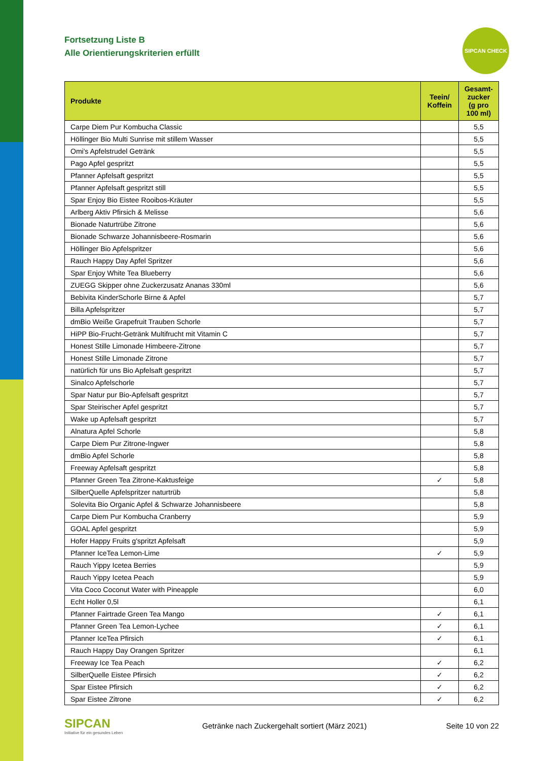SIPCAN CHECK
Fortsetzung Liste B
Alle Orientierungskriterien erfüllt
| Produkte | Teein/ Koffein | Gesamt- zucker (g pro 100 ml) |
| --- | --- | --- |
| Carpe Diem Pur Kombucha Classic | | 5,5 |
| Höllinger Bio Multi Sunrise mit stillem Wasser | | 5,5 |
| Omi's Apfelstrudel Getränk | | 5,5 |
| Pago Apfel gespritzt | | 5,5 |
| Pfanner Apfelsaft gespritzt | | 5,5 |
| Pfanner Apfelsaft gespritzt still | | 5,5 |
| Spar Enjoy Bio Eistee Rooibos-Kräuter | | 5,5 |
| Arlberg Aktiv Pfirsich & Melisse | | 5,6 |
| Bionade Naturtrübe Zitrone | | 5,6 |
| Bionade Schwarze Johannisbeere-Rosmarin | | 5,6 |
| Höllinger Bio Apfelspritzer | | 5,6 |
| Rauch Happy Day Apfel Spritzer | | 5,6 |
| Spar Enjoy White Tea Blueberry | | 5,6 |
| ZUEGG Skipper ohne Zuckerzusatz Ananas 330ml | | 5,6 |
| Bebivita KinderSchorle Birne & Apfel | | 5,7 |
| Billa Apfelspritzer | | 5,7 |
| dmBio Weiße Grapefruit Trauben Schorle | | 5,7 |
| HiPP Bio-Frucht-Getränk Multifrucht mit Vitamin C | | 5,7 |
| Honest Stille Limonade Himbeere-Zitrone | | 5,7 |
| Honest Stille Limonade Zitrone | | 5,7 |
| natürlich für uns Bio Apfelsaft gespritzt | | 5,7 |
| Sinalco Apfelschorle | | 5,7 |
| Spar Natur pur Bio-Apfelsaft gespritzt | | 5,7 |
| Spar Steirischer Apfel gespritzt | | 5,7 |
| Wake up Apfelsaft gespritzt | | 5,7 |
| Alnatura Apfel Schorle | | 5,8 |
| Carpe Diem Pur Zitrone-Ingwer | | 5,8 |
| dmBio Apfel Schorle | | 5,8 |
| Freeway Apfelsaft gespritzt | | 5,8 |
| Pfanner Green Tea Zitrone-Kaktusfeige | ✓ | 5,8 |
| SilberQuelle Apfelspritzer naturtrüb | | 5,8 |
| Solevita Bio Organic Apfel & Schwarze Johannisbeere | | 5,8 |
| Carpe Diem Pur Kombucha Cranberry | | 5,9 |
| GOAL Apfel gespritzt | | 5,9 |
| Hofer Happy Fruits g'spritzt Apfelsaft | | 5,9 |
| Pfanner IceTea Lemon-Lime | ✓ | 5,9 |
| Rauch Yippy Icetea Berries | | 5,9 |
| Rauch Yippy Icetea Peach | | 5,9 |
| Vita Coco Coconut Water with Pineapple | | 6,0 |
| Echt Holler 0,5l | | 6,1 |
| Pfanner Fairtrade Green Tea Mango | ✓ | 6,1 |
| Pfanner Green Tea Lemon-Lychee | ✓ | 6,1 |
| Pfanner IceTea Pfirsich | ✓ | 6,1 |
| Rauch Happy Day Orangen Spritzer | | 6,1 |
| Freeway Ice Tea Peach | ✓ | 6,2 |
| SilberQuelle Eistee Pfirsich | ✓ | 6,2 |
| Spar Eistee Pfirsich | ✓ | 6,2 |
| Spar Eistee Zitrone | ✓ | 6,2 |
SIPCAN
Initiative für ein gesundes Leben
Getränke nach Zuckergehalt sortiert (März 2021)
Seite 10 von 22